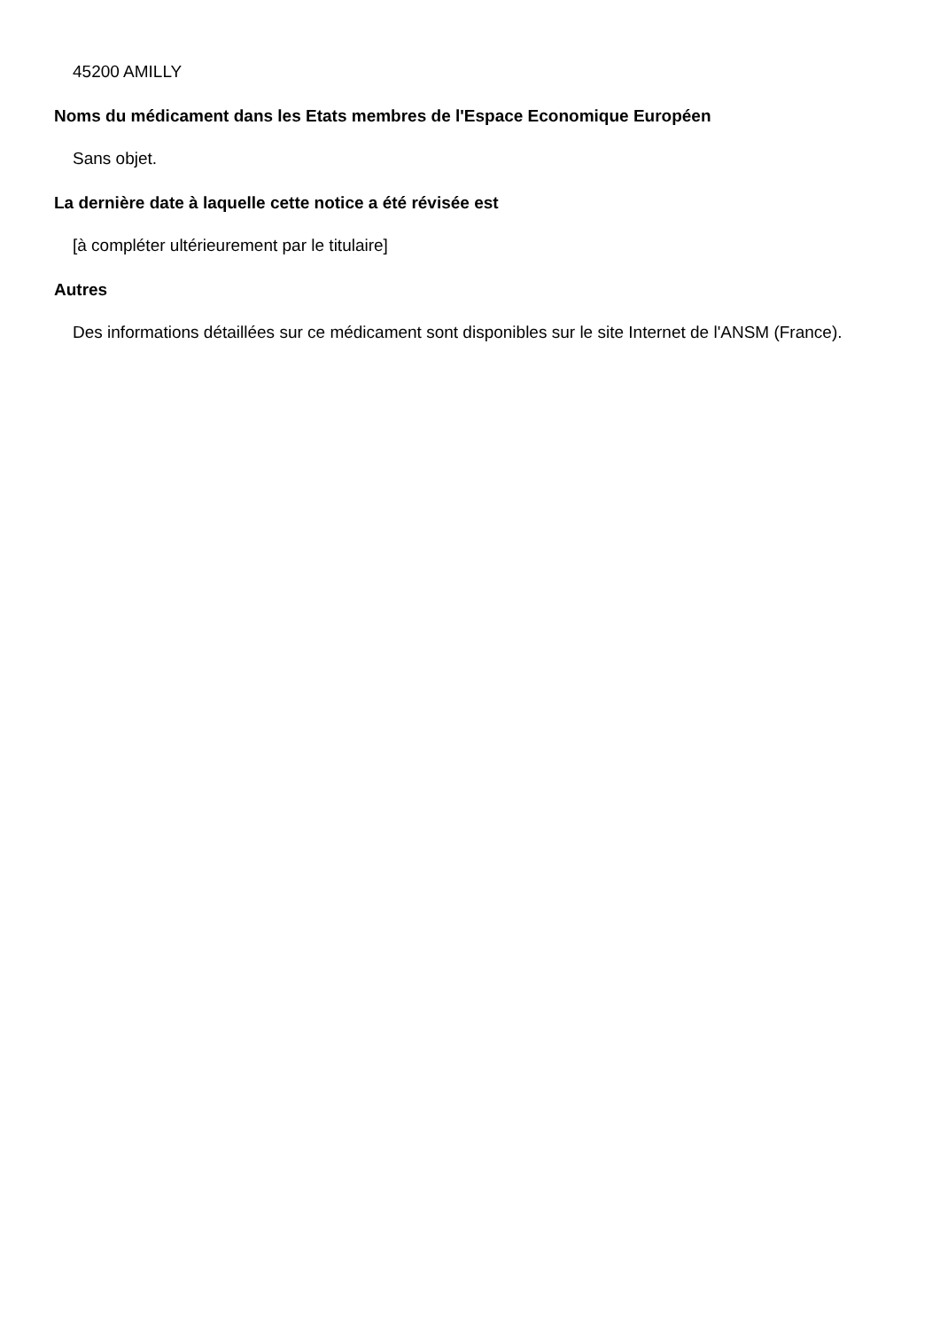45200 AMILLY
Noms du médicament dans les Etats membres de l'Espace Economique Européen
Sans objet.
La dernière date à laquelle cette notice a été révisée est
[à compléter ultérieurement par le titulaire]
Autres
Des informations détaillées sur ce médicament sont disponibles sur le site Internet de l'ANSM (France).